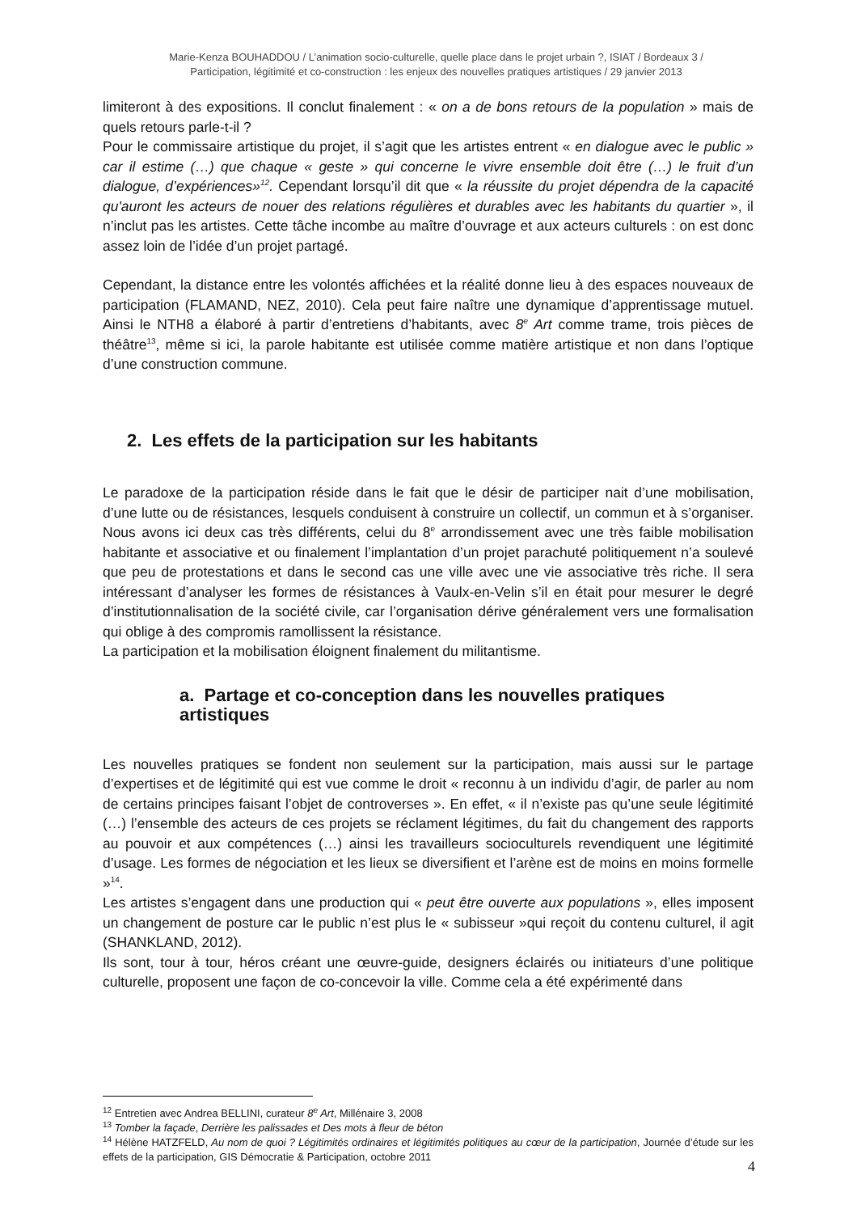Marie-Kenza BOUHADDOU / L’animation socio-culturelle, quelle place dans le projet urbain ?, ISIAT / Bordeaux 3 /
Participation, légitimité et co-construction : les enjeux des nouvelles pratiques artistiques / 29 janvier 2013
limiteront à des expositions. Il conclut finalement : « on a de bons retours de la population » mais de quels retours parle-t-il ?
Pour le commissaire artistique du projet, il s’agit que les artistes entrent « en dialogue avec le public » car il estime (…) que chaque « geste » qui concerne le vivre ensemble doit être (…) le fruit d’un dialogue, d’expériences»<sup>12</sup>. Cependant lorsqu’il dit que « la réussite du projet dépendra de la capacité qu'auront les acteurs de nouer des relations régulières et durables avec les habitants du quartier », il n’inclut pas les artistes. Cette tâche incombe au maître d’ouvrage et aux acteurs culturels : on est donc assez loin de l’idée d’un projet partagé.
Cependant, la distance entre les volontés affichées et la réalité donne lieu à des espaces nouveaux de participation (FLAMAND, NEZ, 2010). Cela peut faire naître une dynamique d’apprentissage mutuel. Ainsi le NTH8 a élaboré à partir d’entretiens d’habitants, avec 8<sup>e</sup> Art comme trame, trois pièces de théâtre<sup>13</sup>, même si ici, la parole habitante est utilisée comme matière artistique et non dans l’optique d’une construction commune.
2. Les effets de la participation sur les habitants
Le paradoxe de la participation réside dans le fait que le désir de participer nait d’une mobilisation, d’une lutte ou de résistances, lesquels conduisent à construire un collectif, un commun et à s’organiser. Nous avons ici deux cas très différents, celui du 8<sup>e</sup> arrondissement avec une très faible mobilisation habitante et associative et ou finalement l’implantation d’un projet parachuté politiquement n’a soulevé que peu de protestations et dans le second cas une ville avec une vie associative très riche. Il sera intéressant d’analyser les formes de résistances à Vaulx-en-Velin s’il en était pour mesurer le degré d’institutionnalisation de la société civile, car l’organisation dérive généralement vers une formalisation qui oblige à des compromis ramollissent la résistance.
La participation et la mobilisation éloignent finalement du militantisme.
a. Partage et co-conception dans les nouvelles pratiques artistiques
Les nouvelles pratiques se fondent non seulement sur la participation, mais aussi sur le partage d’expertises et de légitimité qui est vue comme le droit « reconnu à un individu d’agir, de parler au nom de certains principes faisant l’objet de controverses ». En effet, « il n’existe pas qu’une seule légitimité (…) l’ensemble des acteurs de ces projets se réclament légitimes, du fait du changement des rapports au pouvoir et aux compétences (…) ainsi les travailleurs socioculturels revendiquent une légitimité d’usage. Les formes de négociation et les lieux se diversifient et l’arène est de moins en moins formelle »<sup>14</sup>.
Les artistes s’engagent dans une production qui « peut être ouverte aux populations », elles imposent un changement de posture car le public n’est plus le « subisseur »qui reçoit du contenu culturel, il agit (SHANKLAND, 2012).
Ils sont, tour à tour, héros créant une œuvre-guide, designers éclairés ou initiateurs d’une politique culturelle, proposent une façon de co-concevoir la ville. Comme cela a été expérimenté dans
<sup>12</sup> Entretien avec Andrea BELLINI, curateur 8<sup>e</sup> Art, Millénaire 3, 2008
<sup>13</sup> Tomber la façade, Derrière les palissades et Des mots à fleur de béton
<sup>14</sup> Hélène HATZFELD, Au nom de quoi ? Légitimités ordinaires et légitimités politiques au cœur de la participation, Journée d’étude sur les effets de la participation, GIS Démocratie & Participation, octobre 2011
4